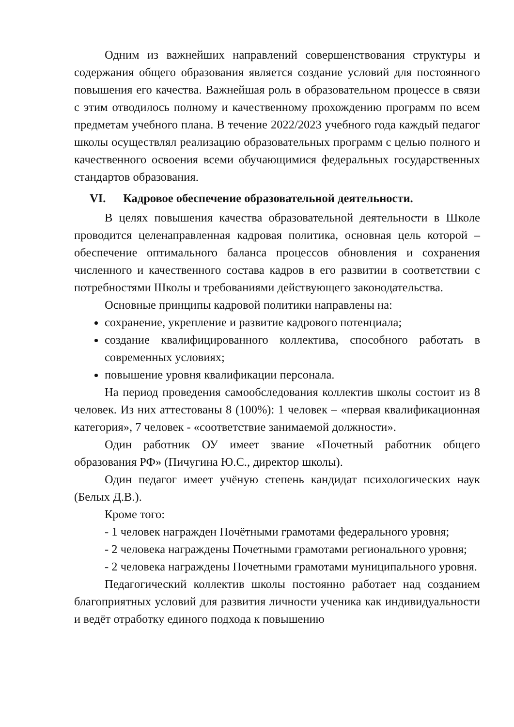Одним из важнейших направлений совершенствования структуры и содержания общего образования является создание условий для постоянного повышения его качества. Важнейшая роль в образовательном процессе в связи с этим отводилось полному и качественному прохождению программ по всем предметам учебного плана. В течение 2022/2023 учебного года каждый педагог школы осуществлял реализацию образовательных программ с целью полного и качественного освоения всеми обучающимися федеральных государственных стандартов образования.
VI. Кадровое обеспечение образовательной деятельности.
В целях повышения качества образовательной деятельности в Школе проводится целенаправленная кадровая политика, основная цель которой – обеспечение оптимального баланса процессов обновления и сохранения численного и качественного состава кадров в его развитии в соответствии с потребностями Школы и требованиями действующего законодательства.
Основные принципы кадровой политики направлены на:
сохранение, укрепление и развитие кадрового потенциала;
создание квалифицированного коллектива, способного работать в современных условиях;
повышение уровня квалификации персонала.
На период проведения самообследования коллектив школы состоит из 8 человек. Из них аттестованы 8 (100%): 1 человек – «первая квалификационная категория», 7 человек - «соответствие занимаемой должности».
Один работник ОУ имеет звание «Почетный работник общего образования РФ» (Пичугина Ю.С., директор школы).
Один педагог имеет учёную степень кандидат психологических наук (Белых Д.В.).
Кроме того:
- 1 человек награжден Почётными грамотами федерального уровня;
- 2 человека награждены Почетными грамотами регионального уровня;
- 2 человека награждены Почетными грамотами муниципального уровня.
Педагогический коллектив школы постоянно работает над созданием благоприятных условий для развития личности ученика как индивидуальности и ведёт отработку единого подхода к повышению